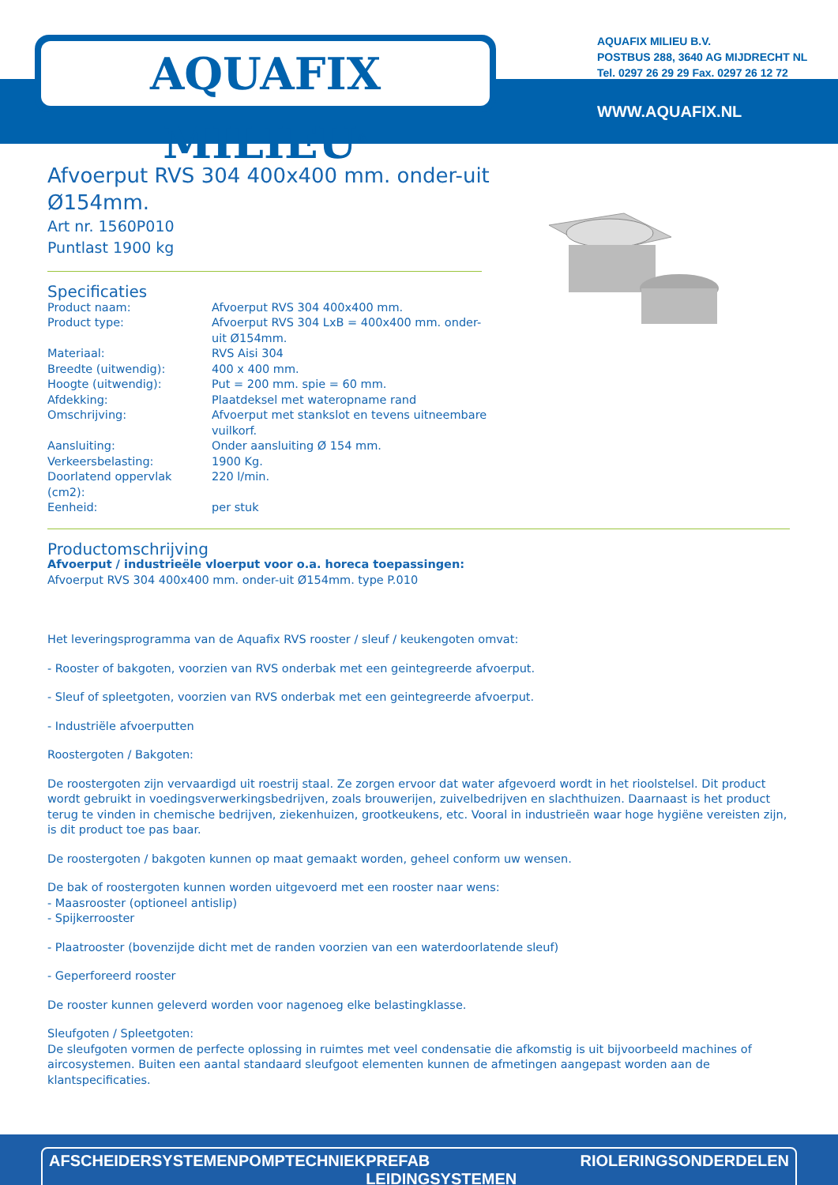AQUAFIX MILIEU<sup>®</sup>
AQUAFIX MILIEU B.V.
POSTBUS 288, 3640 AG MIJDRECHT NL
Tel. 0297 26 29 29 Fax. 0297 26 12 72
WWW.AQUAFIX.NL
Afvoerput RVS 304 400x400 mm. onder-uit Ø154mm.
Art nr. 1560P010
Puntlast 1900 kg
Specificaties
| Product naam: | Afvoerput RVS 304 400x400 mm. |
| Product type: | Afvoerput RVS 304 LxB = 400x400 mm. onder-uit Ø154mm. |
| Materiaal: | RVS Aisi 304 |
| Breedte (uitwendig): | 400 x 400 mm. |
| Hoogte (uitwendig): | Put = 200 mm. spie = 60 mm. |
| Afdekking: | Plaatdeksel met wateropname rand |
| Omschrijving: | Afvoerput met stankslot en tevens uitneembare vuilkorf. |
| Aansluiting: | Onder aansluiting Ø 154 mm. |
| Verkeersbelasting: | 1900 Kg. |
| Doorlatend oppervlak (cm2): | 220 l/min. |
| Eenheid: | per stuk |
Productomschrijving
Afvoerput / industrieële vloerput voor o.a. horeca toepassingen:
Afvoerput RVS 304 400x400 mm. onder-uit Ø154mm. type P.010
Het leveringsprogramma van de Aquafix RVS rooster / sleuf / keukengoten omvat:
- Rooster of bakgoten, voorzien van RVS onderbak met een geintegreerde afvoerput.
- Sleuf of spleetgoten, voorzien van RVS onderbak met een geintegreerde afvoerput.
- Industriële afvoerputten
Roostergoten / Bakgoten:
De roostergoten zijn vervaardigd uit roestrij staal. Ze zorgen ervoor dat water afgevoerd wordt in het rioolstelsel. Dit product wordt gebruikt in voedingsverwerkingsbedrijven, zoals brouwerijen, zuivelbedrijven en slachthuizen. Daarnaast is het product terug te vinden in chemische bedrijven, ziekenhuizen, grootkeukens, etc. Vooral in industrieën waar hoge hygiëne vereisten zijn, is dit product toe pas baar.
De roostergoten / bakgoten kunnen op maat gemaakt worden, geheel conform uw wensen.
De bak of roostergoten kunnen worden uitgevoerd met een rooster naar wens:
- Maasrooster (optioneel antislip)
- Spijkerrooster
- Plaatrooster (bovenzijde dicht met de randen voorzien van een waterdoorlatende sleuf)
- Geperforeerd rooster
De rooster kunnen geleverd worden voor nagenoeg elke belastingklasse.
Sleufgoten / Spleetgoten:
De sleufgoten vormen de perfecte oplossing in ruimtes met veel condensatie die afkomstig is uit bijvoorbeeld machines of aircosystemen. Buiten een aantal standaard sleufgoot elementen kunnen de afmetingen aangepast worden aan de klantspecificaties.
AFSCHEIDERSYSTEMEN POMPTECHNIEK PREFAB LEIDINGSYSTEMEN RIOLERINGSONDERDELEN